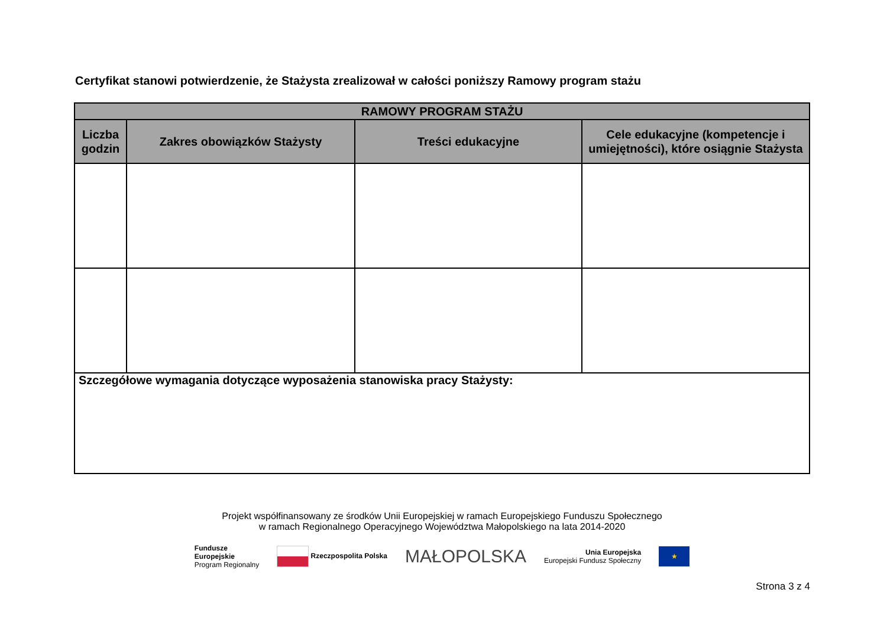Certyfikat stanowi potwierdzenie, że Stażysta zrealizował w całości poniższy Ramowy program stażu
| RAMOWY PROGRAM STAŻU | | | |
| --- | --- | --- | --- |
| Liczba godzin | Zakres obowiązków Stażysty | Treści edukacyjne | Cele edukacyjne (kompetencje i umiejętności), które osiągnie Stażysta |
| Szczegółowe wymagania dotyczące wyposażenia stanowiska pracy Stażysty: | | | |
Projekt współfinansowany ze środków Unii Europejskiej w ramach Europejskiego Funduszu Społecznego
w ramach Regionalnego Operacyjnego Województwa Małopolskiego na lata 2014-2020
Fundusze
Europejskie
Program Regionalny
Rzeczpospolita Polska
MAŁOPOLSKA
Unia Europejska
Europejski Fundusz Społeczny
★
Strona 3 z 4